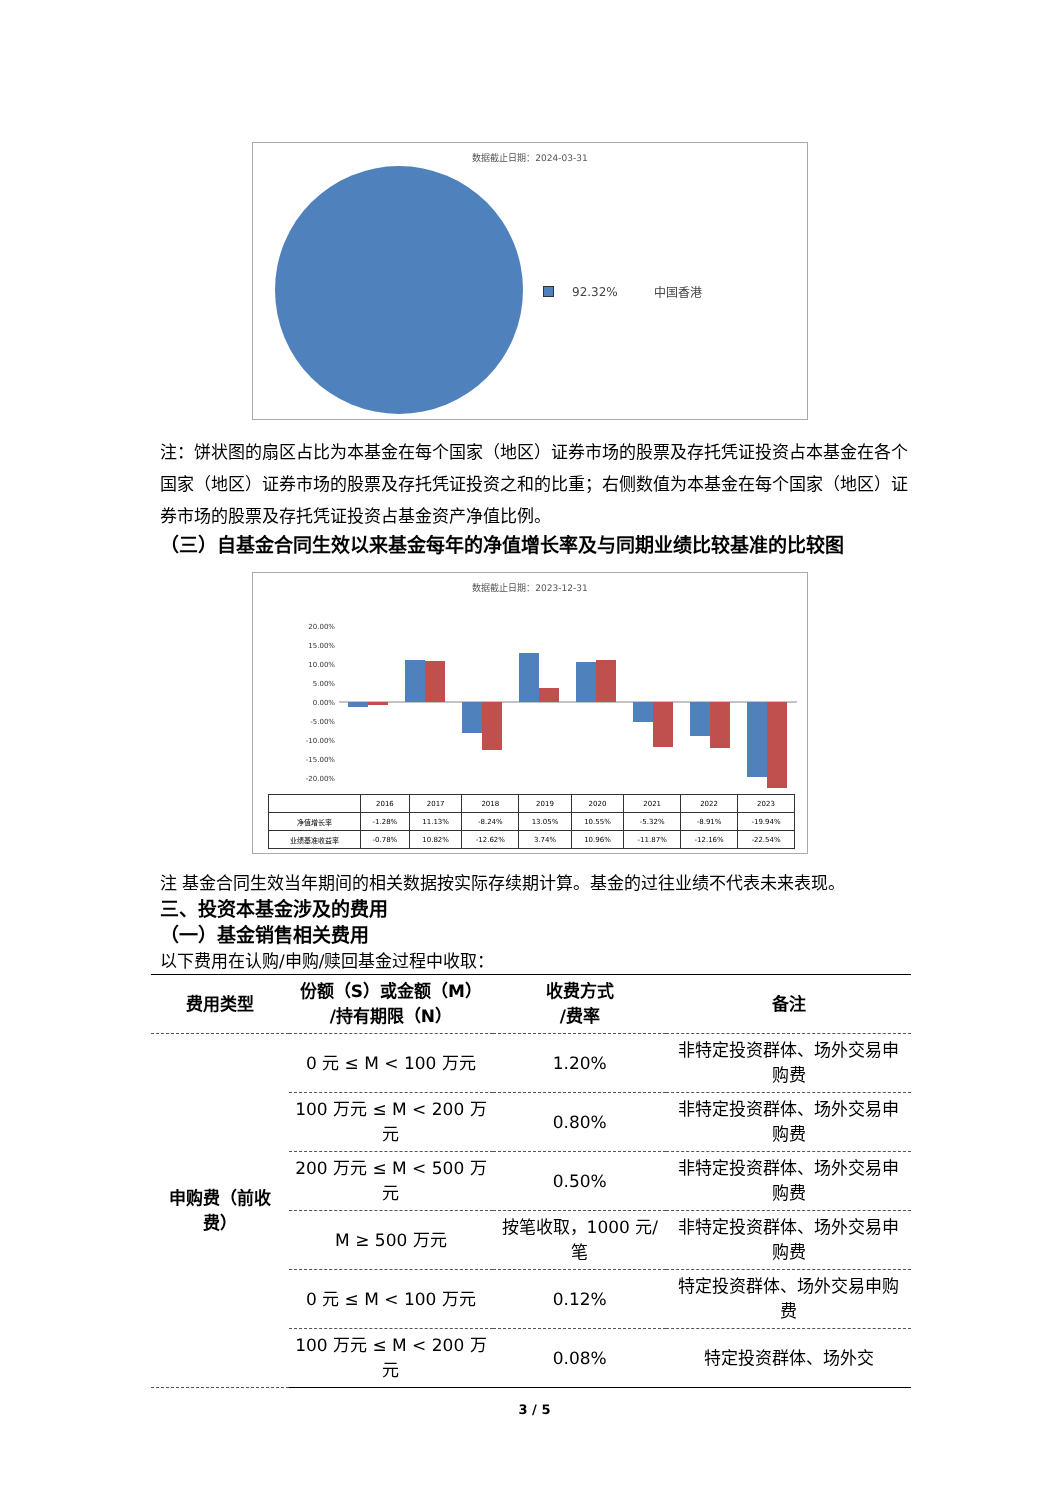数据截止日期：2024-03-31
92.32% 中国香港
注：饼状图的扇区占比为本基金在每个国家（地区）证券市场的股票及存托凭证投资占本基金在各个国家（地区）证券市场的股票及存托凭证投资之和的比重；右侧数值为本基金在每个国家（地区）证券市场的股票及存托凭证投资占基金资产净值比例。
（三）自基金合同生效以来基金每年的净值增长率及与同期业绩比较基准的比较图
数据截止日期：2023-12-31
20.00%
15.00%
10.00%
5.00%
0.00%
-5.00%
-10.00%
-15.00%
-20.00%
| | 2016 | 2017 | 2018 | 2019 | 2020 | 2021 | 2022 | 2023 |
| 净值增长率 | -1.28% | 11.13% | -8.24% | 13.05% | 10.55% | -5.32% | -8.91% | -19.94% |
| 业绩基准收益率 | -0.78% | 10.82% | -12.62% | 3.74% | 10.96% | -11.87% | -12.16% | -22.54% |
注 基金合同生效当年期间的相关数据按实际存续期计算。基金的过往业绩不代表未来表现。
三、投资本基金涉及的费用
（一）基金销售相关费用
以下费用在认购/申购/赎回基金过程中收取：
| 费用类型 | 份额（S）或金额（M） /持有期限（N） | 收费方式 /费率 | 备注 |
| --- | --- | --- | --- |
| 申购费（前收费） | 0 元 ≤ M < 100 万元 | 1.20% | 非特定投资群体、场外交易申购费 |
| | 100 万元 ≤ M < 200 万元 | 0.80% | 非特定投资群体、场外交易申购费 |
| | 200 万元 ≤ M < 500 万元 | 0.50% | 非特定投资群体、场外交易申购费 |
| | M ≥ 500 万元 | 按笔收取，1000 元/笔 | 非特定投资群体、场外交易申购费 |
| | 0 元 ≤ M < 100 万元 | 0.12% | 特定投资群体、场外交易申购费 |
| | 100 万元 ≤ M < 200 万元 | 0.08% | 特定投资群体、场外交 |
3 / 5